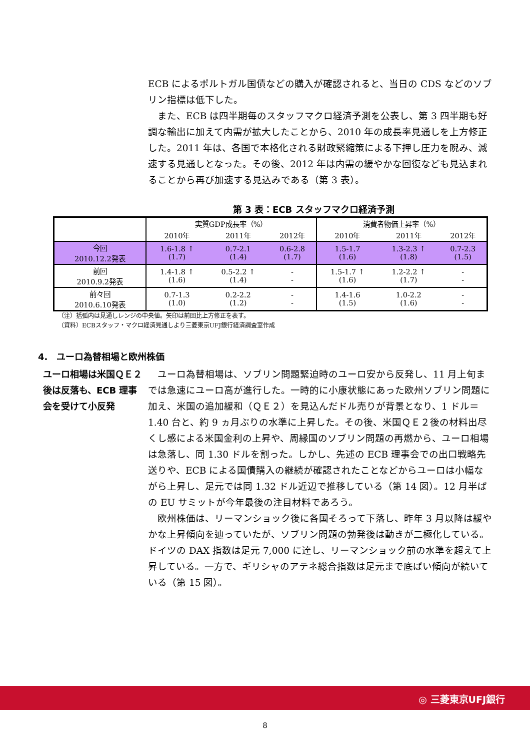ECB によるポルトガル国債などの購入が確認されると、当日の CDS などのソブリン指標は低下した。
　また、ECB は四半期毎のスタッフマクロ経済予測を公表し、第 3 四半期も好調な輸出に加えて内需が拡大したことから、2010 年の成長率見通しを上方修正した。2011 年は、各国で本格化される財政緊縮策による下押し圧力を睨み、減速する見通しとなった。その後、2012 年は内需の緩やかな回復なども見込まれることから再び加速する見込みである（第 3 表）。
第 3 表：ECB スタッフマクロ経済予測
| | 実質GDP成長率（%） | | | 消費者物価上昇率（%） | | |
| --- | --- | --- | --- | --- | --- | --- |
| | 2010年 | 2011年 | 2012年 | 2010年 | 2011年 | 2012年 |
| 今回 2010.12.2発表 | 1.6-1.8 ↑ (1.7) | 0.7-2.1 (1.4) | 0.6-2.8 (1.7) | 1.5-1.7 (1.6) | 1.3-2.3 ↑ (1.8) | 0.7-2.3 (1.5) |
| 前回 2010.9.2発表 | 1.4-1.8 ↑ (1.6) | 0.5-2.2 ↑ (1.4) | - - | 1.5-1.7 ↑ (1.6) | 1.2-2.2 ↑ (1.7) | - - |
| 前々回 2010.6.10発表 | 0.7-1.3 (1.0) | 0.2-2.2 (1.2) | - - | 1.4-1.6 (1.5) | 1.0-2.2 (1.6) | - - |
（注）括弧内は見通しレンジの中央値。矢印は前回比上方修正を表す。
（資料）ECBスタッフ・マクロ経済見通しより三菱東京UFJ銀行経済調査室作成
4.　ユーロ為替相場と欧州株価
ユーロ相場は米国ＱＥ２後は反落も、ECB 理事会を受けて小反発
　ユーロ為替相場は、ソブリン問題緊迫時のユーロ安から反発し、11 月上旬までは急速にユーロ高が進行した。一時的に小康状態にあった欧州ソブリン問題に加え、米国の追加緩和（ＱＥ２）を見込んだドル売りが背景となり、1 ドル＝1.40 台と、約 9 ヵ月ぶりの水準に上昇した。その後、米国ＱＥ２後の材料出尽くし感による米国金利の上昇や、周縁国のソブリン問題の再燃から、ユーロ相場は急落し、同 1.30 ドルを割った。しかし、先述の ECB 理事会での出口戦略先送りや、ECB による国債購入の継続が確認されたことなどからユーロは小幅ながら上昇し、足元では同 1.32 ドル近辺で推移している（第 14 図）。12 月半ばの EU サミットが今年最後の注目材料であろう。
　欧州株価は、リーマンショック後に各国そろって下落し、昨年 3 月以降は緩やかな上昇傾向を辿っていたが、ソブリン問題の勃発後は動きが二極化している。ドイツの DAX 指数は足元 7,000 に達し、リーマンショック前の水準を超えて上昇している。一方で、ギリシャのアテネ総合指数は足元まで底ばい傾向が続いている（第 15 図）。
◎ 三菱東京UFJ銀行
8